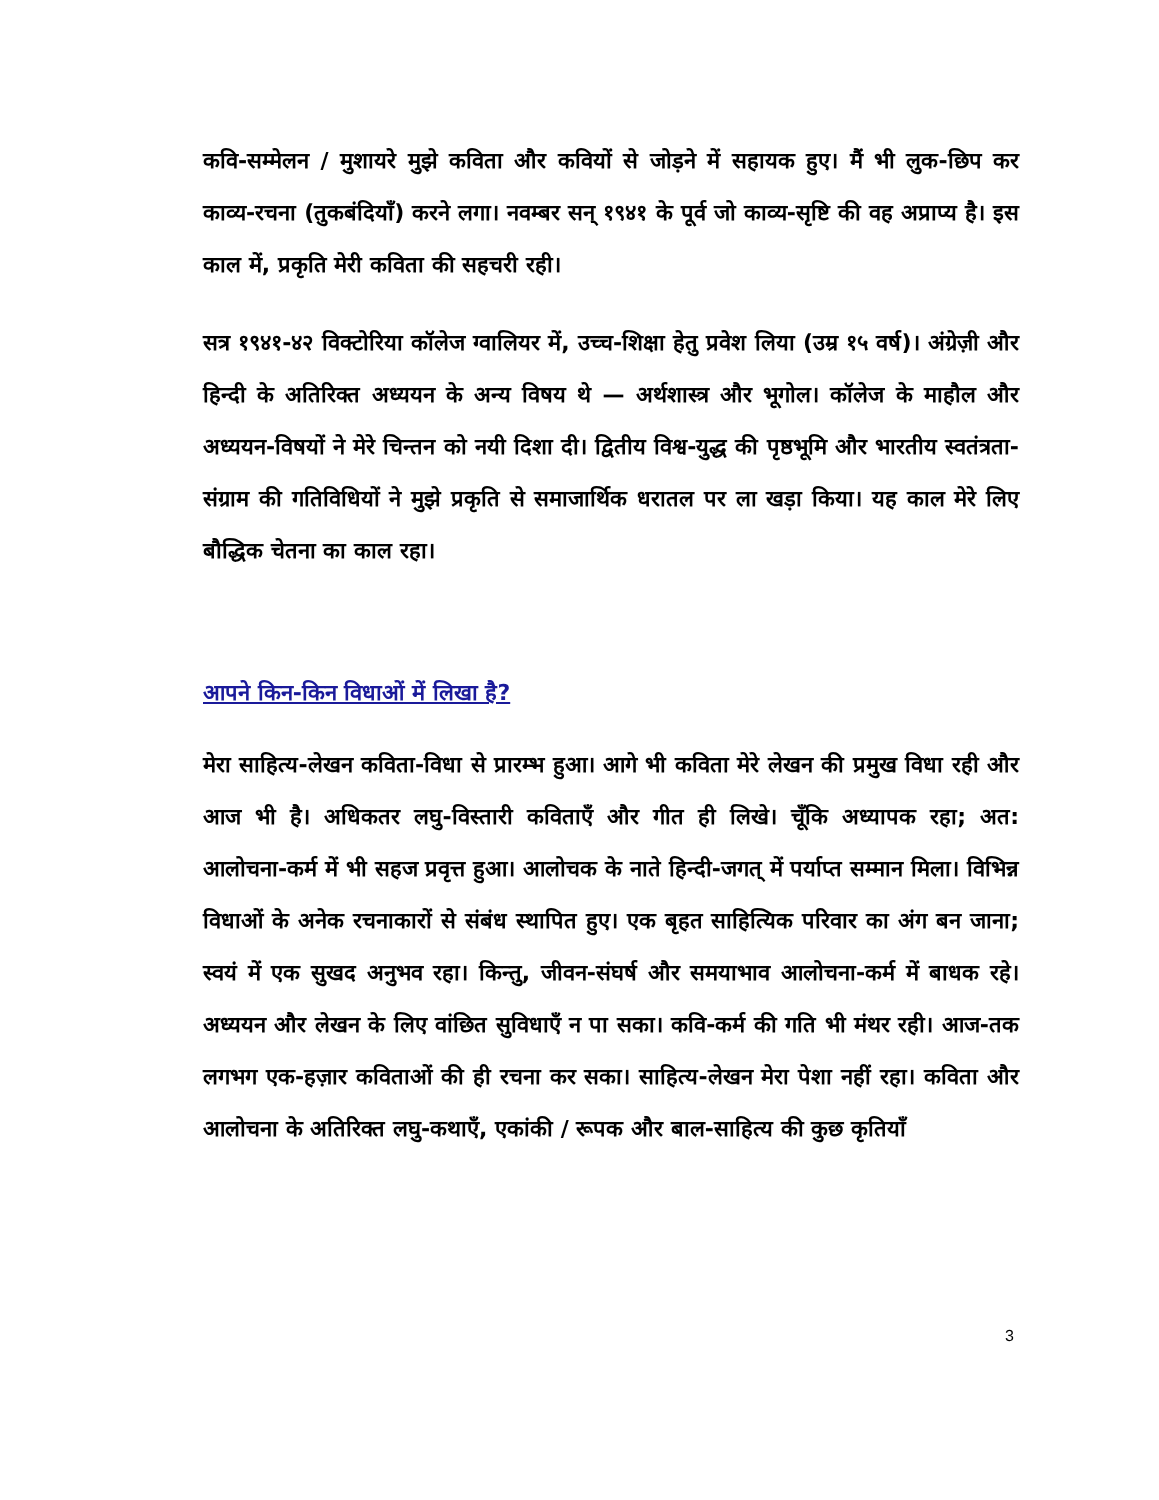कवि-सम्मेलन / मुशायरे मुझे कविता और कवियों से जोड़ने में सहायक हुए। मैं भी लुक-छिप कर काव्य-रचना (तुकबंदियाँ) करने लगा। नवम्बर सन् १९४१ के पूर्व जो काव्य-सृष्टि की वह अप्राप्य है। इस काल में, प्रकृति मेरी कविता की सहचरी रही।
सत्र १९४१-४२ विक्टोरिया कॉलेज ग्वालियर में, उच्च-शिक्षा हेतु प्रवेश लिया (उम्र १५ वर्ष)। अंग्रेज़ी और हिन्दी के अतिरिक्त अध्ययन के अन्य विषय थे — अर्थशास्त्र और भूगोल। कॉलेज के माहौल और अध्ययन-विषयों ने मेरे चिन्तन को नयी दिशा दी। द्वितीय विश्व-युद्ध की पृष्ठभूमि और भारतीय स्वतंत्रता-संग्राम की गतिविधियों ने मुझे प्रकृति से समाजार्थिक धरातल पर ला खड़ा किया। यह काल मेरे लिए बौद्धिक चेतना का काल रहा।
आपने किन-किन विधाओं में लिखा है?
मेरा साहित्य-लेखन कविता-विधा से प्रारम्भ हुआ। आगे भी कविता मेरे लेखन की प्रमुख विधा रही और आज भी है। अधिकतर लघु-विस्तारी कविताएँ और गीत ही लिखे। चूँकि अध्यापक रहा; अत: आलोचना-कर्म में भी सहज प्रवृत्त हुआ। आलोचक के नाते हिन्दी-जगत् में पर्याप्त सम्मान मिला। विभिन्न विधाओं के अनेक रचनाकारों से संबंध स्थापित हुए। एक बृहत साहित्यिक परिवार का अंग बन जाना; स्वयं में एक सुखद अनुभव रहा। किन्तु, जीवन-संघर्ष और समयाभाव आलोचना-कर्म में बाधक रहे। अध्ययन और लेखन के लिए वांछित सुविधाएँ न पा सका। कवि-कर्म की गति भी मंथर रही। आज-तक लगभग एक-हज़ार कविताओं की ही रचना कर सका। साहित्य-लेखन मेरा पेशा नहीं रहा। कविता और आलोचना के अतिरिक्त लघु-कथाएँ, एकांकी / रूपक और बाल-साहित्य की कुछ कृतियाँ
3